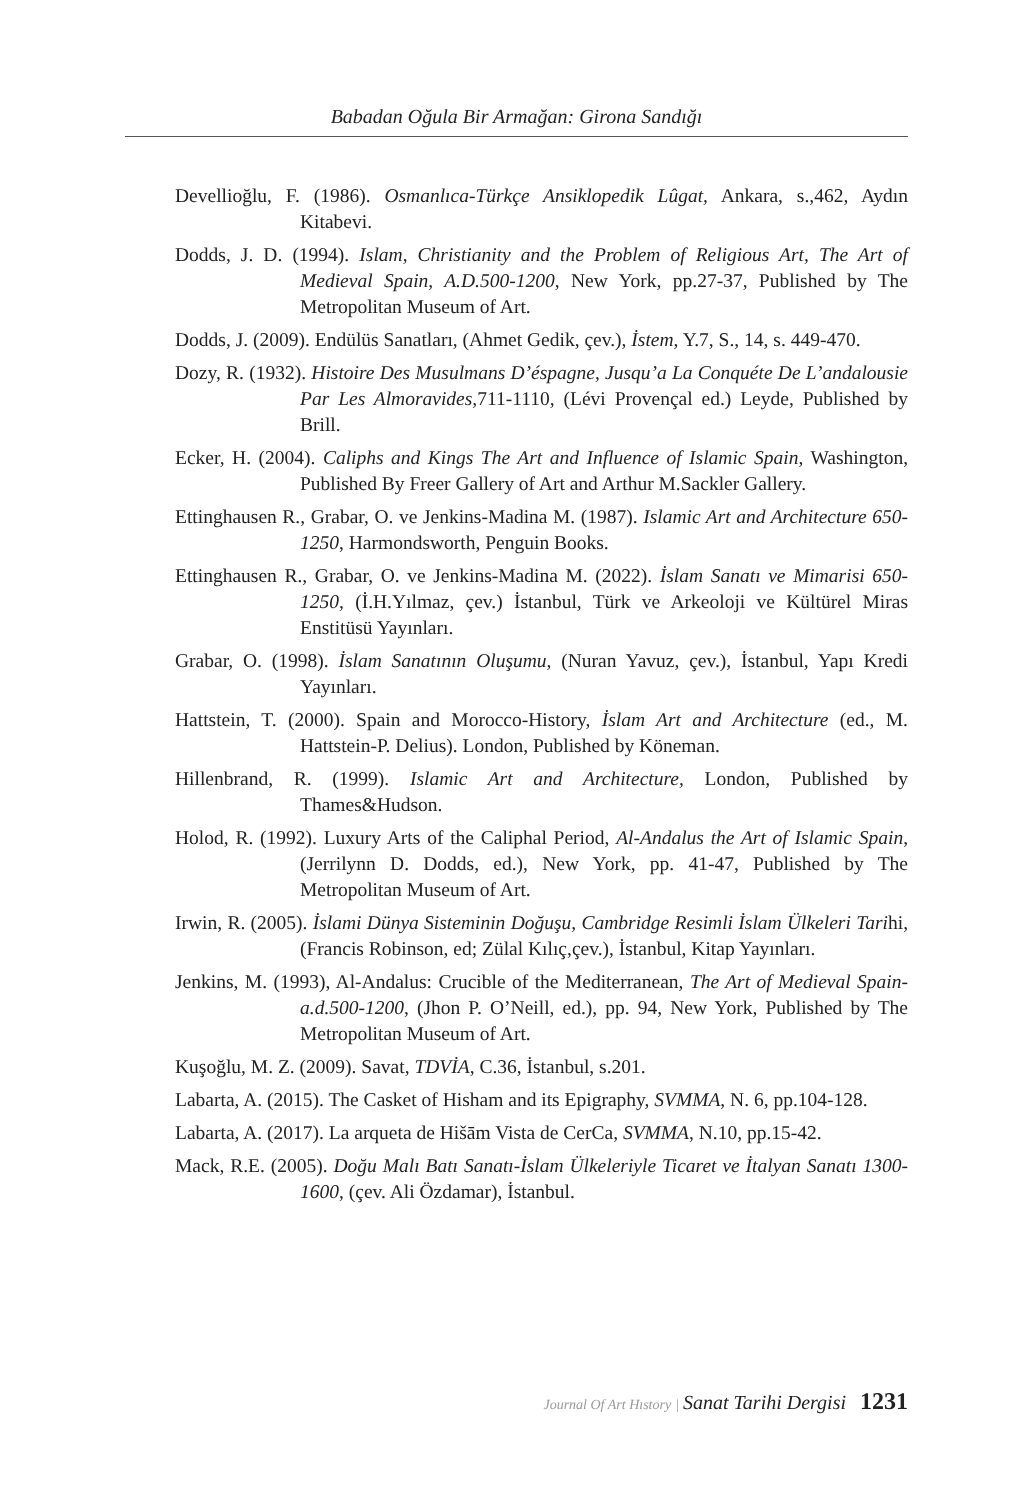Babadan Oğula Bir Armağan: Girona Sandığı
Devellioğlu, F. (1986). Osmanlıca-Türkçe Ansiklopedik Lûgat, Ankara, s.,462, Aydın Kitabevi.
Dodds, J. D. (1994). Islam, Christianity and the Problem of Religious Art, The Art of Medieval Spain, A.D.500-1200, New York, pp.27-37, Published by The Metropolitan Museum of Art.
Dodds, J. (2009). Endülüs Sanatları, (Ahmet Gedik, çev.), İstem, Y.7, S., 14, s. 449-470.
Dozy, R. (1932). Histoire Des Musulmans D’éspagne, Jusqu’a La Conquéte De L’andalousie Par Les Almoravides,711-1110, (Lévi Provençal ed.) Leyde, Published by Brill.
Ecker, H. (2004). Caliphs and Kings The Art and Influence of Islamic Spain, Washington, Published By Freer Gallery of Art and Arthur M.Sackler Gallery.
Ettinghausen R., Grabar, O. ve Jenkins-Madina M. (1987). Islamic Art and Architecture 650-1250, Harmondsworth, Penguin Books.
Ettinghausen R., Grabar, O. ve Jenkins-Madina M. (2022). İslam Sanatı ve Mimarisi 650-1250, (İ.H.Yılmaz, çev.) İstanbul, Türk ve Arkeoloji ve Kültürel Miras Enstitüsü Yayınları.
Grabar, O. (1998). İslam Sanatının Oluşumu, (Nuran Yavuz, çev.), İstanbul, Yapı Kredi Yayınları.
Hattstein, T. (2000). Spain and Morocco-History, İslam Art and Architecture (ed., M. Hattstein-P. Delius). London, Published by Köneman.
Hillenbrand, R. (1999). Islamic Art and Architecture, London, Published by Thames&Hudson.
Holod, R. (1992). Luxury Arts of the Caliphal Period, Al-Andalus the Art of Islamic Spain, (Jerrilynn D. Dodds, ed.), New York, pp. 41-47, Published by The Metropolitan Museum of Art.
Irwin, R. (2005). İslami Dünya Sisteminin Doğuşu, Cambridge Resimli İslam Ülkeleri Tarihi, (Francis Robinson, ed; Zülal Kılıç,çev.), İstanbul, Kitap Yayınları.
Jenkins, M. (1993), Al-Andalus: Crucible of the Mediterranean, The Art of Medieval Spain-a.d.500-1200, (Jhon P. O’Neill, ed.), pp. 94, New York, Published by The Metropolitan Museum of Art.
Kuşoğlu, M. Z. (2009). Savat, TDVİA, C.36, İstanbul, s.201.
Labarta, A. (2015). The Casket of Hisham and its Epigraphy, SVMMA, N. 6, pp.104-128.
Labarta, A. (2017). La arqueta de Hišām Vista de CerCa, SVMMA, N.10, pp.15-42.
Mack, R.E. (2005). Doğu Malı Batı Sanatı-İslam Ülkeleriyle Ticaret ve İtalyan Sanatı 1300-1600, (çev. Ali Özdamar), İstanbul.
Journal Of Art Hıstory | Sanat Tarihi Dergisi 1231